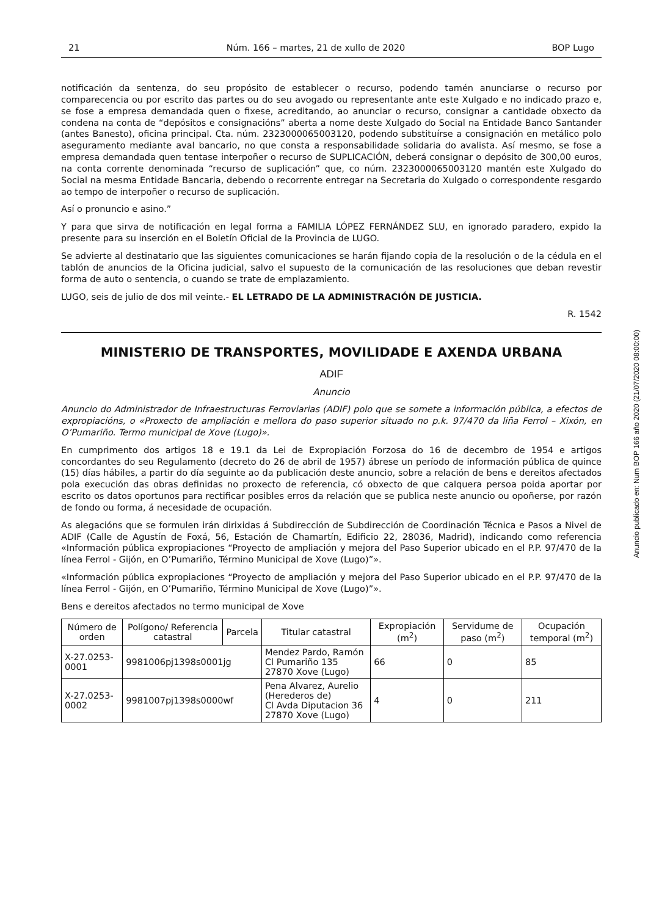21 Núm. 166 – martes, 21 de xullo de 2020 BOP Lugo
notificación da sentenza, do seu propósito de establecer o recurso, podendo tamén anunciarse o recurso por comparecencia ou por escrito das partes ou do seu avogado ou representante ante este Xulgado e no indicado prazo e, se fose a empresa demandada quen o fixese, acreditando, ao anunciar o recurso, consignar a cantidade obxecto da condena na conta de “depósitos e consignacións” aberta a nome deste Xulgado do Social na Entidade Banco Santander (antes Banesto), oficina principal. Cta. núm. 2323000065003120, podendo substituírse a consignación en metálico polo aseguramento mediante aval bancario, no que consta a responsabilidade solidaria do avalista. Así mesmo, se fose a empresa demandada quen tentase interpoñer o recurso de SUPLICACIÓN, deberá consignar o depósito de 300,00 euros, na conta corrente denominada “recurso de suplicación” que, co núm. 2323000065003120 mantén este Xulgado do Social na mesma Entidade Bancaria, debendo o recorrente entregar na Secretaria do Xulgado o correspondente resgardo ao tempo de interpoñer o recurso de suplicación.
Así o pronuncio e asino.”
Y para que sirva de notificación en legal forma a FAMILIA LÓPEZ FERNÁNDEZ SLU, en ignorado paradero, expido la presente para su inserción en el Boletín Oficial de la Provincia de LUGO.
Se advierte al destinatario que las siguientes comunicaciones se harán fijando copia de la resolución o de la cédula en el tablón de anuncios de la Oficina judicial, salvo el supuesto de la comunicación de las resoluciones que deban revestir forma de auto o sentencia, o cuando se trate de emplazamiento.
LUGO, seis de julio de dos mil veinte.- EL LETRADO DE LA ADMINISTRACIÓN DE JUSTICIA.
R. 1542
MINISTERIO DE TRANSPORTES, MOVILIDADE E AXENDA URBANA
ADIF
Anuncio
Anuncio do Administrador de Infraestructuras Ferroviarias (ADIF) polo que se somete a información pública, a efectos de expropiacións, o «Proxecto de ampliación e mellora do paso superior situado no p.k. 97/470 da liña Ferrol – Xixón, en O’Pumariño. Termo municipal de Xove (Lugo)».
En cumprimento dos artigos 18 e 19.1 da Lei de Expropiación Forzosa do 16 de decembro de 1954 e artigos concordantes do seu Regulamento (decreto do 26 de abril de 1957) ábrese un período de información pública de quince (15) días hábiles, a partir do día seguinte ao da publicación deste anuncio, sobre a relación de bens e dereitos afectados pola execución das obras definidas no proxecto de referencia, có obxecto de que calquera persoa poida aportar por escrito os datos oportunos para rectificar posibles erros da relación que se publica neste anuncio ou opoñerse, por razón de fondo ou forma, á necesidade de ocupación.
As alegacións que se formulen irán dirixidas á Subdirección de Subdirección de Coordinación Técnica e Pasos a Nivel de ADIF (Calle de Agustín de Foxá, 56, Estación de Chamartín, Edificio 22, 28036, Madrid), indicando como referencia «Información pública expropiaciones “Proyecto de ampliación y mejora del Paso Superior ubicado en el P.P. 97/470 de la línea Ferrol - Gijón, en O’Pumariño, Término Municipal de Xove (Lugo)”».
«Información pública expropiaciones “Proyecto de ampliación y mejora del Paso Superior ubicado en el P.P. 97/470 de la línea Ferrol - Gijón, en O’Pumariño, Término Municipal de Xove (Lugo)”».
Bens e dereitos afectados no termo municipal de Xove
| Número de orden | Polígono/ Referencia catastral | Parcela | Titular catastral | Expropiación (m<sup>2</sup>) | Servidume de paso (m<sup>2</sup>) | Ocupación temporal (m<sup>2</sup>) |
| --- | --- | --- | --- | --- | --- | --- |
| X-27.0253-0001 | 9981006pj1398s0001jg | | Mendez Pardo, Ramón Cl Pumariño 135 27870 Xove (Lugo) | 66 | 0 | 85 |
| X-27.0253-0002 | 9981007pj1398s0000wf | | Pena Alvarez, Aurelio (Herederos de) Cl Avda Diputacion 36 27870 Xove (Lugo) | 4 | 0 | 211 |
Anuncio publicado en: Num BOP 166 año 2020 (21/07/2020 08:00:00)